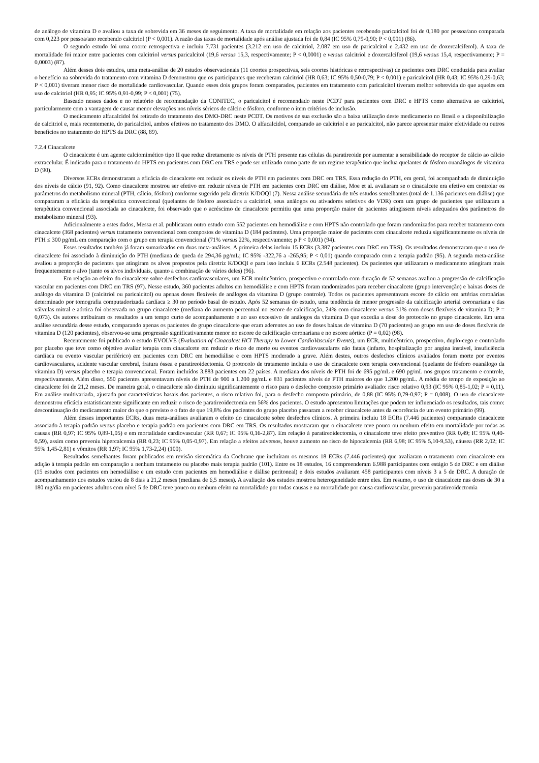de análogo de vitamina D e avaliou a taxa de sobrevida em 36 meses de seguimento. A taxa de mortalidade em relação aos pacientes recebendo paricalcitol foi de 0,180 por pessoa/ano comparada com 0,223 por pessoa/ano recebendo calcitriol (P < 0,001). A razão das taxas de mortalidade após análise ajustada foi de 0,84 (IC 95% 0,79-0,90; P < 0,001) (86).
O segundo estudo foi uma coorte retrospectiva e incluiu 7.731 pacientes (3.212 em uso de calcitriol, 2.087 em uso de paricalcitol e 2.432 em uso de doxercalciferol). A taxa de mortalidade foi maior entre pacientes com calcitriol versus paricalcitol (19,6 versus 15,3, respectivamente; P < 0,0001) e versus calcitriol e doxercalciferol (19,6 versus 15,4, respectivamente; P = 0,0003) (87).
Além desses dois estudos, uma meta-análise de 20 estudos observacionais (11 coortes prospectivas, seis coortes históricas e retrospectivas) de pacientes com DRC conduzida para avaliar o benefício na sobrevida do tratamento com vitamina D demonstrou que os participantes que receberam calcitriol (HR 0,63; IC 95% 0,50-0,79; P < 0,001) e paricalcitol (HR 0,43; IC 95% 0,29-0,63; P < 0,001) tiveram menor risco de mortalidade cardiovascular. Quando esses dois grupos foram comparados, pacientes em tratamento com paricalcitol tiveram melhor sobrevida do que aqueles em uso de calcitriol (HR 0,95; IC 95% 0,91-0,99; P < 0,001) (75).
Baseado nesses dados e no relatório de recomendação da CONITEC, o paricalcitol é recomendado neste PCDT para pacientes com DRC e HPTS como alternativa ao calcitriol, particularmente com a vantagem de causar menor elevações nos níveis séricos de cálcio e fósforo, conforme o item critérios de inclusão.
O medicamento alfacalcidol foi retirado do tratamento dos DMO-DRC neste PCDT. Os motivos de sua exclusão são a baixa utilização deste medicamento no Brasil e a disponibilização de calcitriol e, mais recentemente, do paricalcitol, ambos efetivos no tratamento dos DMO. O alfacalcidol, comparado ao calcitriol e ao paricalcitol, não parece apresentar maior efetividade ou outros benefícios no tratamento do HPTS da DRC (88, 89).
7.2.4 Cinacalcete
O cinacalcete é um agente calciomimético tipo II que reduz diretamente os níveis de PTH presente nas células da paratireoide por aumentar a sensibilidade do receptor de cálcio ao cálcio extracelular. É indicado para o tratamento do HPTS em pacientes com DRC em TRS e pode ser utilizado como parte de um regime terapêutico que inclua quelantes de fósforo ouanálogos de vitamina D (90).
Diversos ECRs demonstraram a eficácia do cinacalcete em reduzir os níveis de PTH em pacientes com DRC em TRS. Essa redução do PTH, em geral, foi acompanhada de diminuição dos níveis de cálcio (91, 92). Como cinacalcete mostrou ser efetivo em reduzir níveis de PTH em pacientes com DRC em diálise, Moe et al. avaliaram se o cinacalcete era efetivo em controlar os parâmetros do metabolismo mineral (PTH, cálcio, fósforo) conforme sugerido pela diretriz K/DOQI (7). Nessa análise secundária de três estudos semelhantes (total de 1.136 pacientes em diálise) que compararam a eficácia da terapêutica convencional (quelantes de fósforo associados a calcitriol, seus análogos ou ativadores seletivos do VDR) com um grupo de pacientes que utilizaram a terapêutica convencional associada ao cinacalcete, foi observado que o acréscimo de cinacalcete permitiu que uma proporção maior de pacientes atingissem níveis adequados dos parâmetros do metabolismo mineral (93).
Adicionalmente a estes dados, Messa et al. publicaram outro estudo com 552 pacientes em hemodiálise e com HPTS não controlado que foram randomizados para receber tratamento com cinacalcete (368 pacientes) versus tratamento convencional com compostos de vitamina D (184 pacientes). Uma proporção maior de pacientes com cinacalcete reduziu significantemente os níveis de PTH ≤ 300 pg/mL em comparação com o grupo em terapia convencional (71% versus 22%, respectivamente; p P < 0,001) (94).
Esses resultados também já foram sumarizados em duas meta-análises. A primeira delas incluiu 15 ECRs (3.387 pacientes com DRC em TRS). Os resultados demonstraram que o uso de cinacalcete foi associado à diminuição do PTH (mediana de queda de 294,36 pg/mL; IC 95% -322,76 a -265,95; P < 0,01) quando comparado com a terapia padrão (95). A segunda meta-análise avaliou a proporção de pacientes que atingiram os alvos propostos pela diretriz K/DOQI e para isso incluiu 6 ECRs (2.548 pacientes). Os pacientes que utilizaram o medicamento atingiram mais frequentemente o alvo (tanto os alvos individuais, quanto a combinação de vários deles) (96).
Em relação ao efeito do cinacalcete sobre desfechos cardiovasculares, um ECR multicêntrico, prospectivo e controlado com duração de 52 semanas avaliou a progressão de calcificação vascular em pacientes com DRC em TRS (97). Nesse estudo, 360 pacientes adultos em hemodiálise e com HPTS foram randomizados para receber cinacalcete (grupo intervenção) e baixas doses de análogo da vitamina D (calcitriol ou paricalcitol) ou apenas doses flexíveis de análogos da vitamina D (grupo controle). Todos os pacientes apresentavam escore de cálcio em artérias coronárias determinado por tomografia computadorizada cardíaca ≥ 30 no período basal do estudo. Após 52 semanas do estudo, uma tendência de menor progressão da calcificação arterial coronariana e das válvulas mitral e aórtica foi observada no grupo cinacalcete (mediana do aumento percentual no escore de calcificação, 24% com cinacalcete versus 31% com doses flexíveis de vitamina D; P = 0,073). Os autores atribuíram os resultados a um tempo curto de acompanhamento e ao uso excessivo de análogos da vitamina D que excedia a dose do protocolo no grupo cinacalcete. Em uma análise secundária desse estudo, comparando apenas os pacientes do grupo cinacalcete que eram aderentes ao uso de doses baixas de vitamina D (70 pacientes) ao grupo em uso de doses flexíveis de vitamina D (120 pacientes), observou-se uma progressão significativamente menor no escore de calcificação coronariana e no escore aórtico (P = 0,02) (98).
Recentemente foi publicado o estudo EVOLVE (Evaluation of Cinacalcet HCl Therapy to Lower CardioVascular Events), um ECR, multicêntrico, prospectivo, duplo-cego e controlado por placebo que teve como objetivo avaliar terapia com cinacalcete em reduzir o risco de morte ou eventos cardiovasculares não fatais (infarto, hospitalização por angina instável, insuficiência cardíaca ou evento vascular periférico) em pacientes com DRC em hemodiálise e com HPTS moderado a grave. Além destes, outros desfechos clínicos avaliados foram morte por eventos cardiovasculares, acidente vascular cerebral, fratura óssea e paratireoidectomia. O protocolo de tratamento incluiu o uso de cinacalcete com terapia convencional (quelante de fósforo ouanálogo da vitamina D) versus placebo e terapia convencional. Foram incluídos 3.883 pacientes em 22 países. A mediana dos níveis de PTH foi de 695 pg/mL e 690 pg/mL nos grupos tratamento e controle, respectivamente. Além disso, 550 pacientes apresentavam níveis de PTH de 900 a 1.200 pg/mL e 831 pacientes níveis de PTH maiores do que 1.200 pg/mL. A média de tempo de exposição ao cinacalcete foi de 21,2 meses. De maneira geral, o cinacalcete não diminuiu significantemente o risco para o desfecho composto primário avaliado: risco relativo 0,93 (IC 95% 0,85-1,02; P = 0,11). Em análise multivariada, ajustada por características basais dos pacientes, o risco relativo foi, para o desfecho composto primário, de 0,88 (IC 95% 0,79-0,97; P = 0,008). O uso de cinacalcete demonstrou eficácia estatisticamente significante em reduzir o risco de paratireoidectomia em 56% dos pacientes. O estudo apresentou limitações que podem ter influenciado os resultados, tais como: descontinuação do medicamento maior do que o previsto e o fato de que 19,8% dos pacientes do grupo placebo passaram a receber cinacalcete antes da ocorrência de um evento primário (99).
Além desses importantes ECRs, duas meta-análises avaliaram o efeito do cinacalcete sobre desfechos clínicos. A primeira incluiu 18 ECRs (7.446 pacientes) comparando cinacalcete associado à terapia padrão versus placebo e terapia padrão em pacientes com DRC em TRS. Os resultados mostraram que o cinacalcete teve pouco ou nenhum efeito em mortalidade por todas as causas (RR 0,97; IC 95% 0,89-1,05) e em mortalidade cardiovascular (RR 0,67; IC 95% 0,16-2,87). Em relação à paratireoidectomia, o cinacalcete teve efeito preventivo (RR 0,49; IC 95% 0,40-0,59), assim como preveniu hipercalcemia (RR 0,23; IC 95% 0,05-0,97). Em relação a efeitos adversos, houve aumento no risco de hipocalcemia (RR 6,98; IC 95% 5,10-9,53), náusea (RR 2,02; IC 95% 1,45-2,81) e vômitos (RR 1,97; IC 95% 1,73-2,24) (100).
Resultados semelhantes foram publicados em revisão sistemática da Cochrane que incluíram os mesmos 18 ECRs (7.446 pacientes) que avaliaram o tratamento com cinacalcete em adição à terapia padrão em comparação a nenhum tratamento ou placebo mais terapia padrão (101). Entre os 18 estudos, 16 compreenderam 6.988 participantes com estágio 5 de DRC e em diálise (15 estudos com pacientes em hemodiálise e um estudo com pacientes em hemodiálise e diálise peritoneal) e dois estudos avaliaram 458 participantes com níveis 3 a 5 de DRC. A duração de acompanhamento dos estudos variou de 8 dias a 21,2 meses (mediana de 6,5 meses). A avaliação dos estudos mostrou heterogeneidade entre eles. Em resumo, o uso de cinacalcete nas doses de 30 a 180 mg/dia em pacientes adultos com nível 5 de DRC teve pouco ou nenhum efeito na mortalidade por todas causas e na mortalidade por causa cardiovascular, preveniu paratireoidectomia